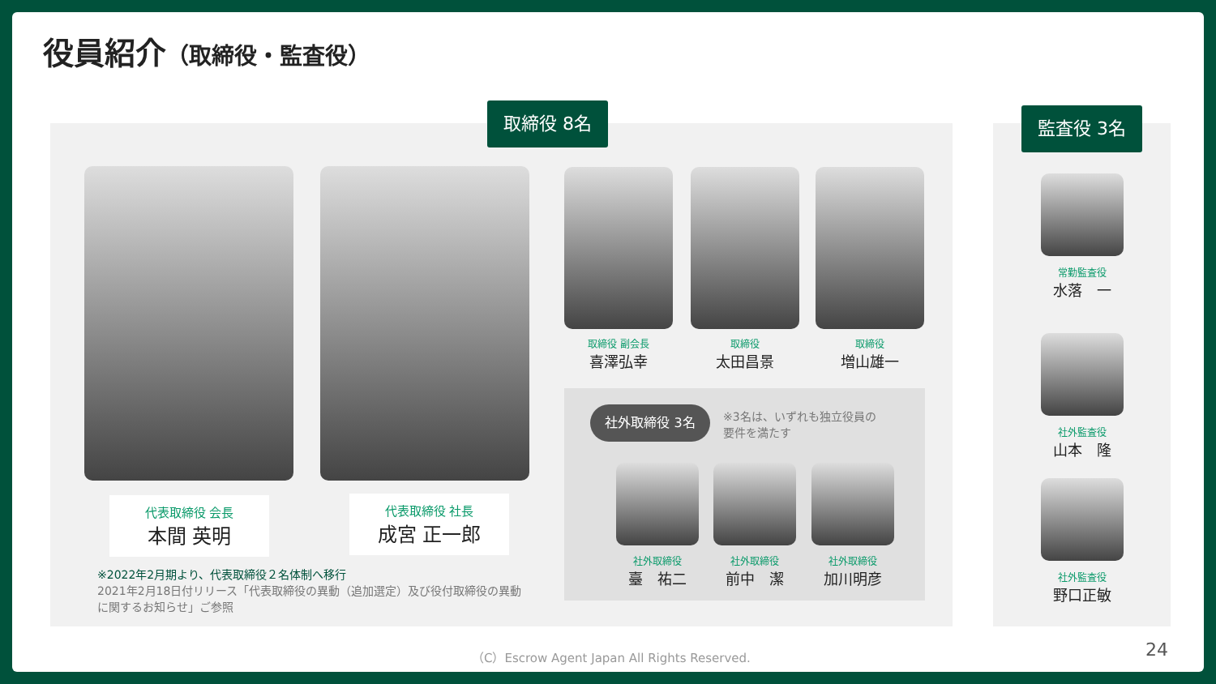役員紹介（取締役・監査役）
取締役 8名 監査役 3名
代表取締役 会長
本間 英明
代表取締役 社長
成宮 正一郎
※2022年2月期より、代表取締役２名体制へ移行
2021年2月18日付リリース「代表取締役の異動（追加選定）及び役付取締役の異動に関するお知らせ」ご参照
取締役 副会長
喜澤弘幸
取締役
太田昌景
取締役
増山雄一
社外取締役 3名
※3名は、いずれも独立役員の
要件を満たす
社外取締役
臺　祐二
社外取締役
前中　潔
社外取締役
加川明彦
常勤監査役
水落　一
社外監査役
山本　隆
社外監査役
野口正敏
（C）Escrow Agent Japan All Rights Reserved.
24